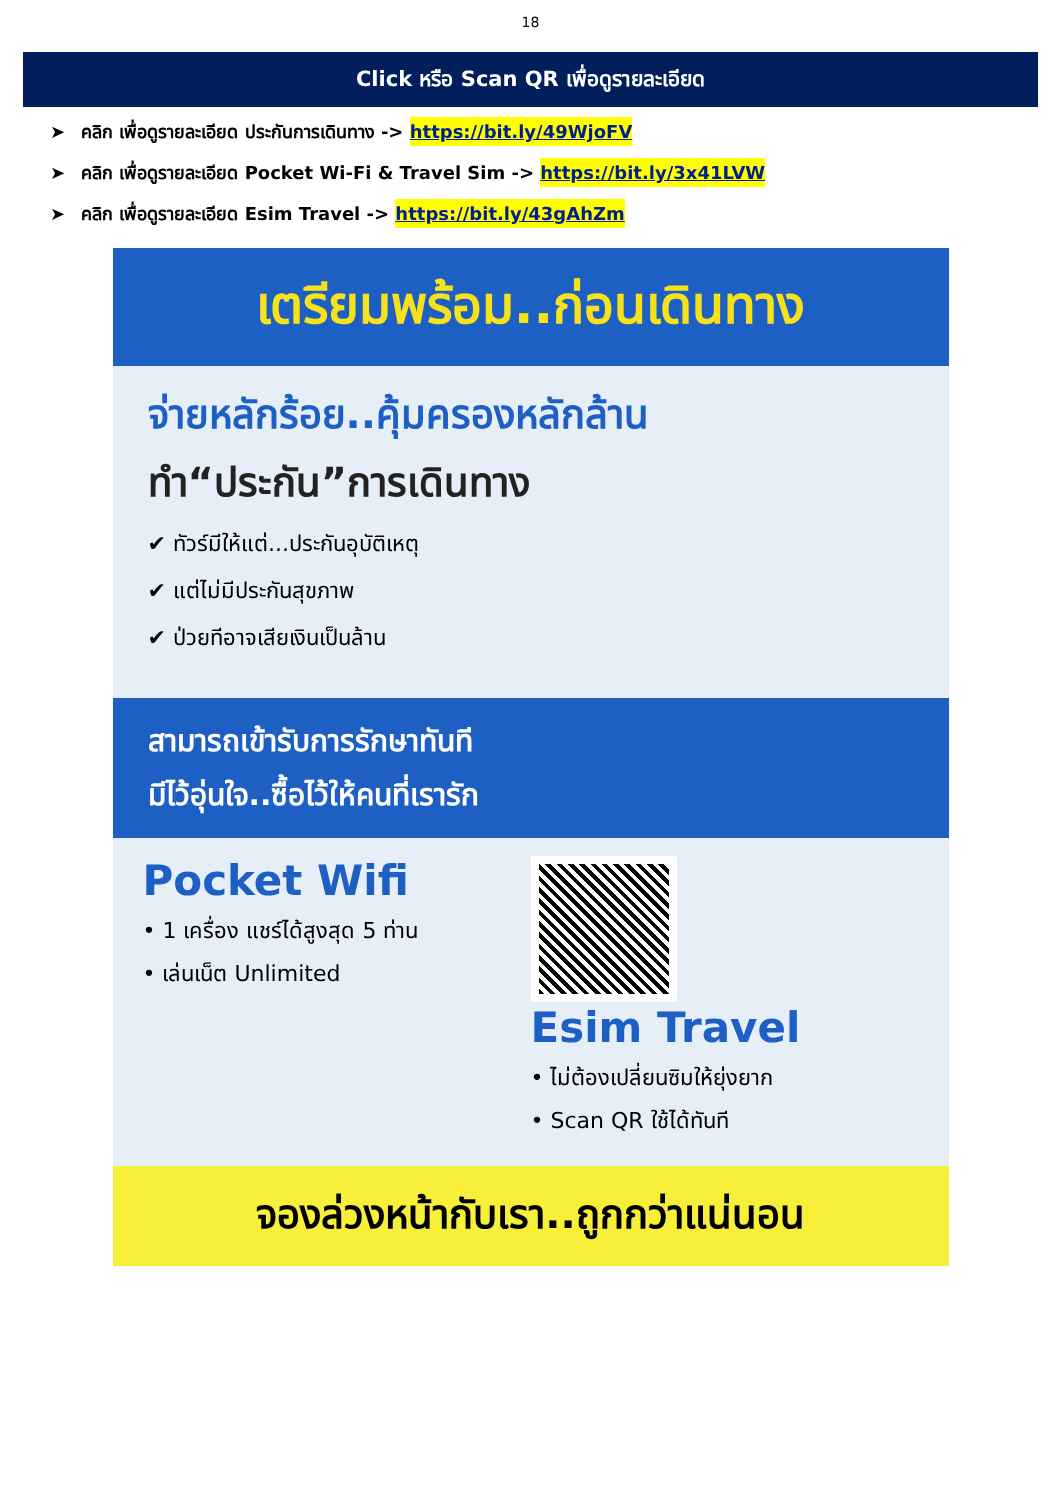18
Click หรือ Scan QR เพื่อดูรายละเอียด
➤ คลิก เพื่อดูรายละเอียด ประกันการเดินทาง -> https://bit.ly/49WjoFV
➤ คลิก เพื่อดูรายละเอียด Pocket Wi-Fi & Travel Sim -> https://bit.ly/3x41LVW
➤ คลิก เพื่อดูรายละเอียด Esim Travel -> https://bit.ly/43gAhZm
เตรียมพร้อม..ก่อนเดินทาง
จ่ายหลักร้อย..คุ้มครองหลักล้าน
ทำ“ประกัน”การเดินทาง
✔ ทัวร์มีให้แต่...ประกันอุบัติเหตุ
✔ แต่ไม่มีประกันสุขภาพ
✔ ป่วยทีอาจเสียเงินเป็นล้าน
สามารถเข้ารับการรักษาทันที
มีไว้อุ่นใจ..ซื้อไว้ให้คนที่เรารัก
Pocket Wifi
• 1 เครื่อง แชร์ได้สูงสุด 5 ท่าน
• เล่นเน็ต Unlimited
Esim Travel
• ไม่ต้องเปลี่ยนซิมให้ยุ่งยาก
• Scan QR ใช้ได้ทันที
จองล่วงหน้ากับเรา..ถูกกว่าแน่นอน